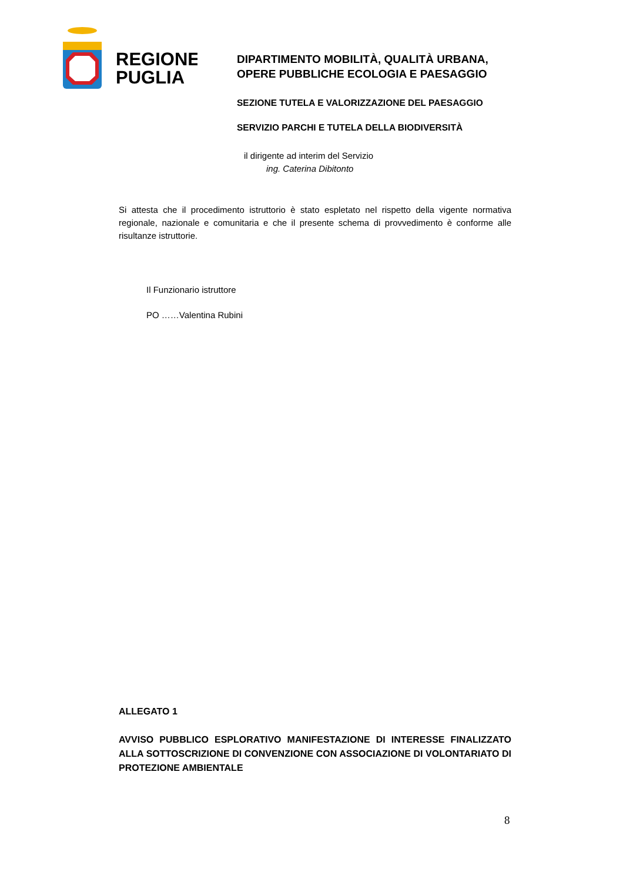REGIONE
PUGLIA
DIPARTIMENTO MOBILITÀ, QUALITÀ URBANA,
OPERE PUBBLICHE ECOLOGIA E PAESAGGIO
SEZIONE TUTELA E VALORIZZAZIONE DEL PAESAGGIO
SERVIZIO PARCHI E TUTELA DELLA BIODIVERSITÀ
il dirigente ad interim del Servizio
ing. Caterina Dibitonto
Si attesta che il procedimento istruttorio è stato espletato nel rispetto della vigente normativa regionale, nazionale e comunitaria e che il presente schema di provvedimento è conforme alle risultanze istruttorie.
Il Funzionario istruttore
PO ……Valentina Rubini
ALLEGATO 1
AVVISO PUBBLICO ESPLORATIVO MANIFESTAZIONE DI INTERESSE FINALIZZATO ALLA SOTTOSCRIZIONE DI CONVENZIONE CON ASSOCIAZIONE DI VOLONTARIATO DI PROTEZIONE AMBIENTALE
8